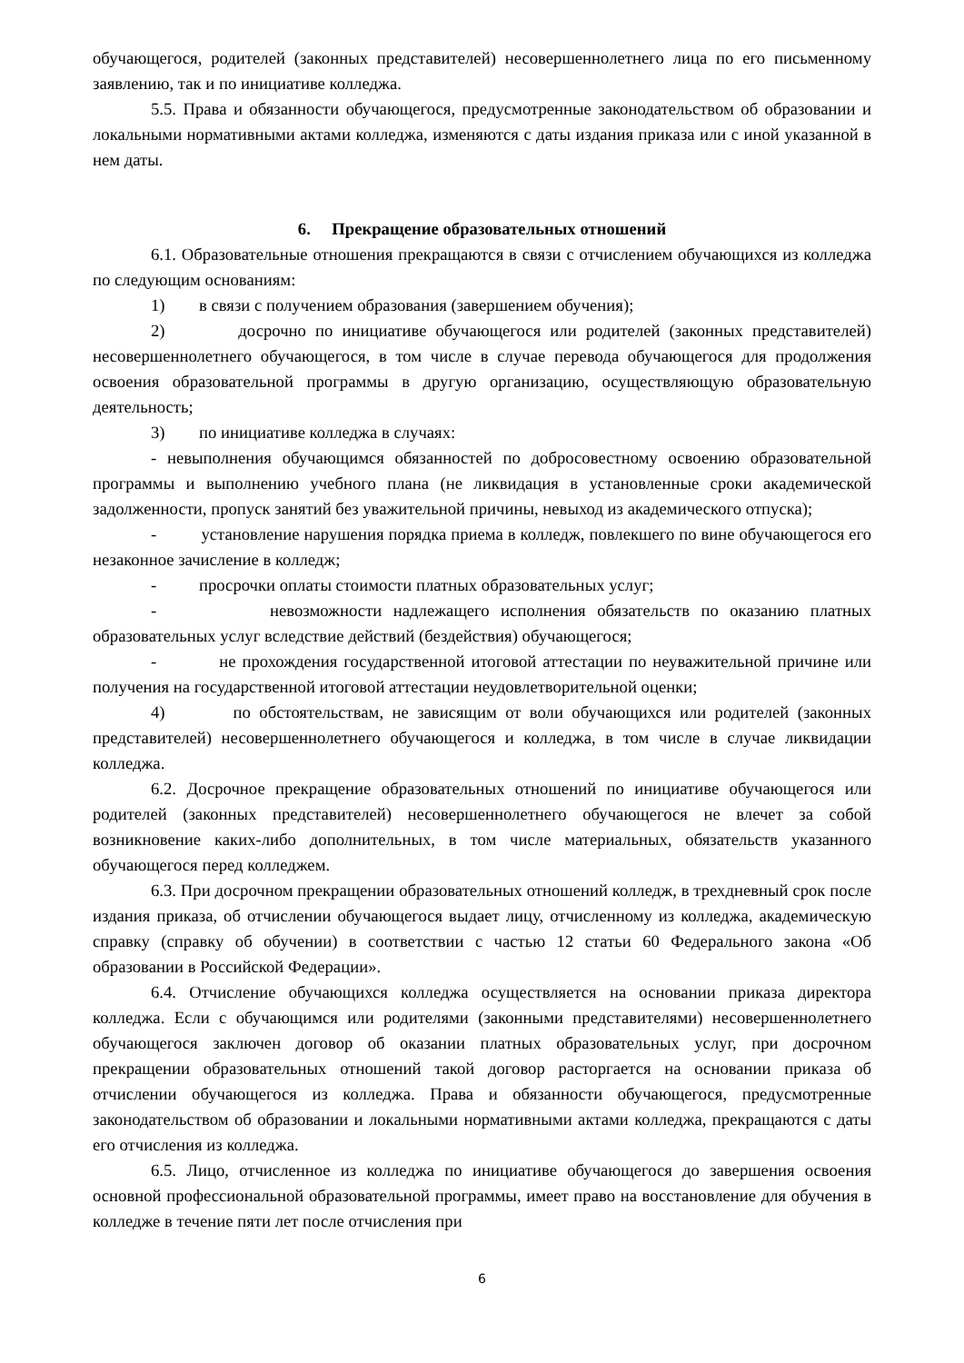обучающегося, родителей (законных представителей) несовершеннолетнего лица по его письменному заявлению, так и по инициативе колледжа.
5.5. Права и обязанности обучающегося, предусмотренные законодательством об образовании и локальными нормативными актами колледжа, изменяются с даты издания приказа или с иной указанной в нем даты.
6. Прекращение образовательных отношений
6.1. Образовательные отношения прекращаются в связи с отчислением обучающихся из колледжа по следующим основаниям:
1) в связи с получением образования (завершением обучения);
2) досрочно по инициативе обучающегося или родителей (законных представителей) несовершеннолетнего обучающегося, в том числе в случае перевода обучающегося для продолжения освоения образовательной программы в другую организацию, осуществляющую образовательную деятельность;
3) по инициативе колледжа в случаях:
- невыполнения обучающимся обязанностей по добросовестному освоению образовательной программы и выполнению учебного плана (не ликвидация в установленные сроки академической задолженности, пропуск занятий без уважительной причины, невыход из академического отпуска);
- установление нарушения порядка приема в колледж, повлекшего по вине обучающегося его незаконное зачисление в колледж;
- просрочки оплаты стоимости платных образовательных услуг;
- невозможности надлежащего исполнения обязательств по оказанию платных образовательных услуг вследствие действий (бездействия) обучающегося;
- не прохождения государственной итоговой аттестации по неуважительной причине или получения на государственной итоговой аттестации неудовлетворительной оценки;
4) по обстоятельствам, не зависящим от воли обучающихся или родителей (законных представителей) несовершеннолетнего обучающегося и колледжа, в том числе в случае ликвидации колледжа.
6.2. Досрочное прекращение образовательных отношений по инициативе обучающегося или родителей (законных представителей) несовершеннолетнего обучающегося не влечет за собой возникновение каких-либо дополнительных, в том числе материальных, обязательств указанного обучающегося перед колледжем.
6.3. При досрочном прекращении образовательных отношений колледж, в трехдневный срок после издания приказа, об отчислении обучающегося выдает лицу, отчисленному из колледжа, академическую справку (справку об обучении) в соответствии с частью 12 статьи 60 Федерального закона «Об образовании в Российской Федерации».
6.4. Отчисление обучающихся колледжа осуществляется на основании приказа директора колледжа. Если с обучающимся или родителями (законными представителями) несовершеннолетнего обучающегося заключен договор об оказании платных образовательных услуг, при досрочном прекращении образовательных отношений такой договор расторгается на основании приказа об отчислении обучающегося из колледжа. Права и обязанности обучающегося, предусмотренные законодательством об образовании и локальными нормативными актами колледжа, прекращаются с даты его отчисления из колледжа.
6.5. Лицо, отчисленное из колледжа по инициативе обучающегося до завершения освоения основной профессиональной образовательной программы, имеет право на восстановление для обучения в колледже в течение пяти лет после отчисления при
6